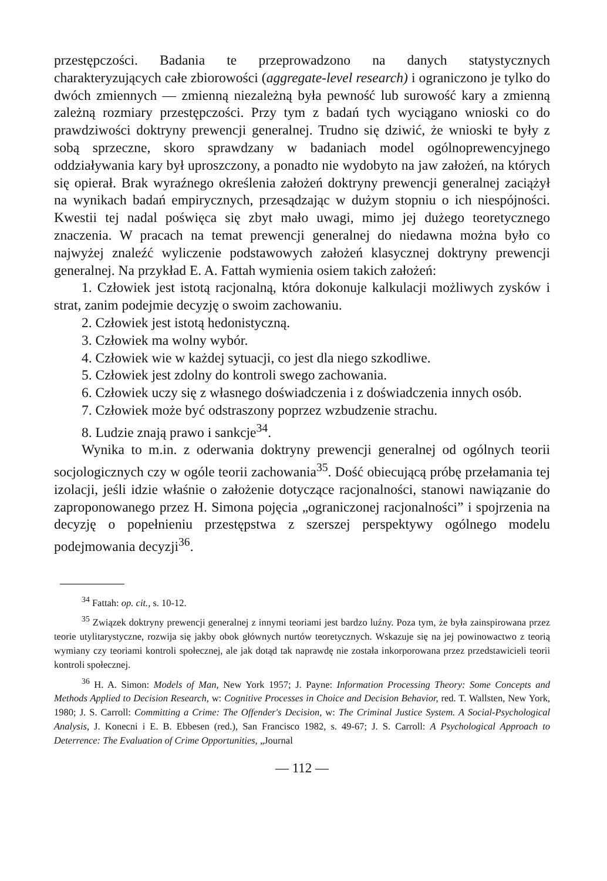przestępczości. Badania te przeprowadzono na danych statystycznych charakteryzujących całe zbiorowości (aggregate-level research) i ograniczono je tylko do dwóch zmiennych — zmienną niezależną była pewność lub surowość kary a zmienną zależną rozmiary przestępczości. Przy tym z badań tych wyciągano wnioski co do prawdziwości doktryny prewencji generalnej. Trudno się dziwić, że wnioski te były z sobą sprzeczne, skoro sprawdzany w badaniach model ogólnoprewencyjnego oddziaływania kary był uproszczony, a ponadto nie wydobyto na jaw założeń, na których się opierał. Brak wyraźnego określenia założeń doktryny prewencji generalnej zaciążył na wynikach badań empirycznych, przesądzając w dużym stopniu o ich niespójności. Kwestii tej nadal poświęca się zbyt mało uwagi, mimo jej dużego teoretycznego znaczenia. W pracach na temat prewencji generalnej do niedawna można było co najwyżej znaleźć wyliczenie podstawowych założeń klasycznej doktryny prewencji generalnej. Na przykład E. A. Fattah wymienia osiem takich założeń:
1. Człowiek jest istotą racjonalną, która dokonuje kalkulacji możliwych zysków i strat, zanim podejmie decyzję o swoim zachowaniu.
2. Człowiek jest istotą hedonistyczną.
3. Człowiek ma wolny wybór.
4. Człowiek wie w każdej sytuacji, co jest dla niego szkodliwe.
5. Człowiek jest zdolny do kontroli swego zachowania.
6. Człowiek uczy się z własnego doświadczenia i z doświadczenia innych osób.
7. Człowiek może być odstraszony poprzez wzbudzenie strachu.
8. Ludzie znają prawo i sankcje<sup>34</sup>.
Wynika to m.in. z oderwania doktryny prewencji generalnej od ogólnych teorii socjologicznych czy w ogóle teorii zachowania<sup>35</sup>. Dość obiecującą próbę przełamania tej izolacji, jeśli idzie właśnie o założenie dotyczące racjonalności, stanowi nawiązanie do zaproponowanego przez H. Simona pojęcia „ograniczonej racjonalności” i spojrzenia na decyzję o popełnieniu przestępstwa z szerszej perspektywy ogólnego modelu podejmowania decyzji<sup>36</sup>.
<sup>34</sup> Fattah: op. cit., s. 10-12.
<sup>35</sup> Związek doktryny prewencji generalnej z innymi teoriami jest bardzo luźny. Poza tym, że była zainspirowana przez teorie utylitarystyczne, rozwija się jakby obok głównych nurtów teoretycznych. Wskazuje się na jej powinowactwo z teorią wymiany czy teoriami kontroli społecznej, ale jak dotąd tak naprawdę nie została inkorporowana przez przedstawicieli teorii kontroli społecznej.
<sup>36</sup> H. A. Simon: Models of Man, New York 1957; J. Payne: Information Processing Theory: Some Concepts and Methods Applied to Decision Research, w: Cognitive Processes in Choice and Decision Behavior, red. T. Wallsten, New York, 1980; J. S. Carroll: Committing a Crime: The Offender's Decision, w: The Criminal Justice System. A Social-Psychological Analysis, J. Konecni i E. B. Ebbesen (red.), San Francisco 1982, s. 49-67; J. S. Carroll: A Psychological Approach to Deterrence: The Evaluation of Crime Opportunities, „Journal
— 112 —